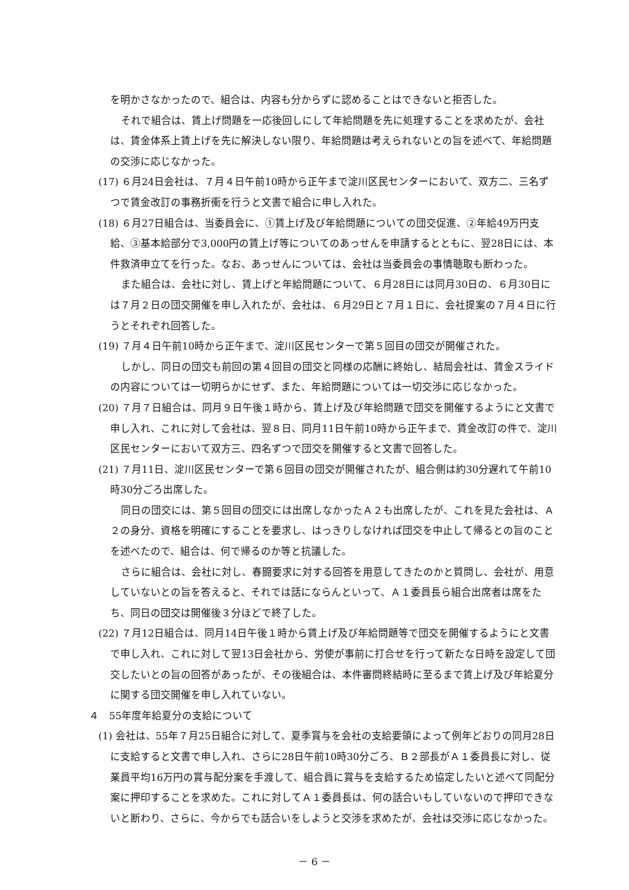を明かさなかったので、組合は、内容も分からずに認めることはできないと拒否した。
それで組合は、賃上げ問題を一応後回しにして年給問題を先に処理することを求めたが、会社は、賃金体系上賃上げを先に解決しない限り、年給問題は考えられないとの旨を述べて、年給問題の交渉に応じなかった。
(17) ６月24日会社は、７月４日午前10時から正午まで淀川区民センターにおいて、双方二、三名ずつで賃金改訂の事務折衝を行うと文書で組合に申し入れた。
(18) ６月27日組合は、当委員会に、①賃上げ及び年給問題についての団交促進、②年給49万円支給、③基本給部分で3,000円の賃上げ等についてのあっせんを申請するとともに、翌28日には、本件救済申立てを行った。なお、あっせんについては、会社は当委員会の事情聴取も断わった。
また組合は、会社に対し、賃上げと年給問題について、６月28日には同月30日の、６月30日には７月２日の団交開催を申し入れたが、会社は、６月29日と７月１日に、会社提案の７月４日に行うとそれぞれ回答した。
(19) ７月４日午前10時から正午まで、淀川区民センターで第５回目の団交が開催された。
しかし、同日の団交も前回の第４回目の団交と同様の応酬に終始し、結局会社は、賃金スライドの内容については一切明らかにせず、また、年給問題については一切交渉に応じなかった。
(20) ７月７日組合は、同月９日午後１時から、賃上げ及び年給問題で団交を開催するようにと文書で申し入れ、これに対して会社は、翌８日、同月11日午前10時から正午まで、賃金改訂の件で、淀川区民センターにおいて双方三、四名ずつで団交を開催すると文書で回答した。
(21) ７月11日、淀川区民センターで第６回目の団交が開催されたが、組合側は約30分遅れて午前10時30分ごろ出席した。
同日の団交には、第５回目の団交には出席しなかったＡ２も出席したが、これを見た会社は、Ａ２の身分、資格を明確にすることを要求し、はっきりしなければ団交を中止して帰るとの旨のことを述べたので、組合は、何で帰るのか等と抗議した。
さらに組合は、会社に対し、春闘要求に対する回答を用意してきたのかと質問し、会社が、用意していないとの旨を答えると、それでは話にならんといって、Ａ１委員長ら組合出席者は席をたち、同日の団交は開催後３分ほどで終了した。
(22) ７月12日組合は、同月14日午後１時から賃上げ及び年給問題等で団交を開催するようにと文書で申し入れ、これに対して翌13日会社から、労使が事前に打合せを行って新たな日時を設定して団交したいとの旨の回答があったが、その後組合は、本件審問終結時に至るまで賃上げ及び年給夏分に関する団交開催を申し入れていない。
４　55年度年給夏分の支給について
(1) 会社は、55年７月25日組合に対して、夏季賞与を会社の支給要領によって例年どおりの同月28日に支給すると文書で申し入れ、さらに28日午前10時30分ごろ、Ｂ２部長がＡ１委員長に対し、従業員平均16万円の賞与配分案を手渡して、組合員に賞与を支給するため協定したいと述べて同配分案に押印することを求めた。これに対してＡ１委員長は、何の話合いもしていないので押印できないと断わり、さらに、今からでも話合いをしようと交渉を求めたが、会社は交渉に応じなかった。
－ 6 －